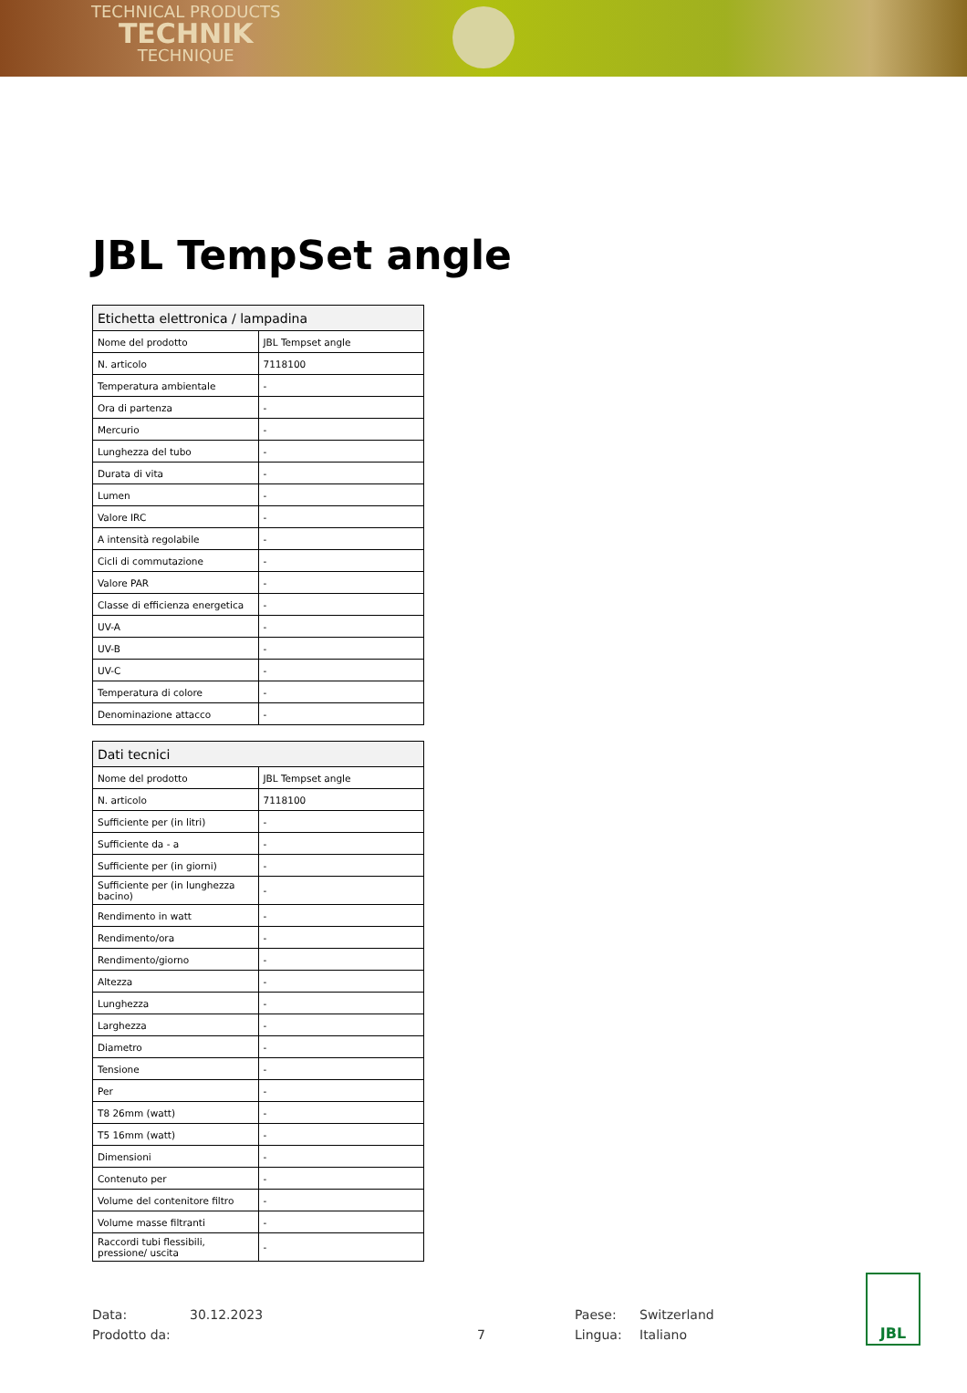TECHNICAL PRODUCTS
TECHNIK
TECHNIQUE
JBL TempSet angle
| Etichetta elettronica / lampadina | |
| --- | --- |
| Nome del prodotto | JBL Tempset angle |
| N. articolo | 7118100 |
| Temperatura ambientale | - |
| Ora di partenza | - |
| Mercurio | - |
| Lunghezza del tubo | - |
| Durata di vita | - |
| Lumen | - |
| Valore IRC | - |
| A intensità regolabile | - |
| Cicli di commutazione | - |
| Valore PAR | - |
| Classe di efficienza energetica | - |
| UV-A | - |
| UV-B | - |
| UV-C | - |
| Temperatura di colore | - |
| Denominazione attacco | - |
| Dati tecnici | |
| --- | --- |
| Nome del prodotto | JBL Tempset angle |
| N. articolo | 7118100 |
| Sufficiente per (in litri) | - |
| Sufficiente da - a | - |
| Sufficiente per (in giorni) | - |
| Sufficiente per (in lunghezza bacino) | - |
| Rendimento in watt | - |
| Rendimento/ora | - |
| Rendimento/giorno | - |
| Altezza | - |
| Lunghezza | - |
| Larghezza | - |
| Diametro | - |
| Tensione | - |
| Per | - |
| T8 26mm (watt) | - |
| T5 16mm (watt) | - |
| Dimensioni | - |
| Contenuto per | - |
| Volume del contenitore filtro | - |
| Volume masse filtranti | - |
| Raccordi tubi flessibili, pressione/ uscita | - |
Data:
Prodotto da:
30.12.2023
7 Paese:
Lingua:
Switzerland
Italiano
JBL